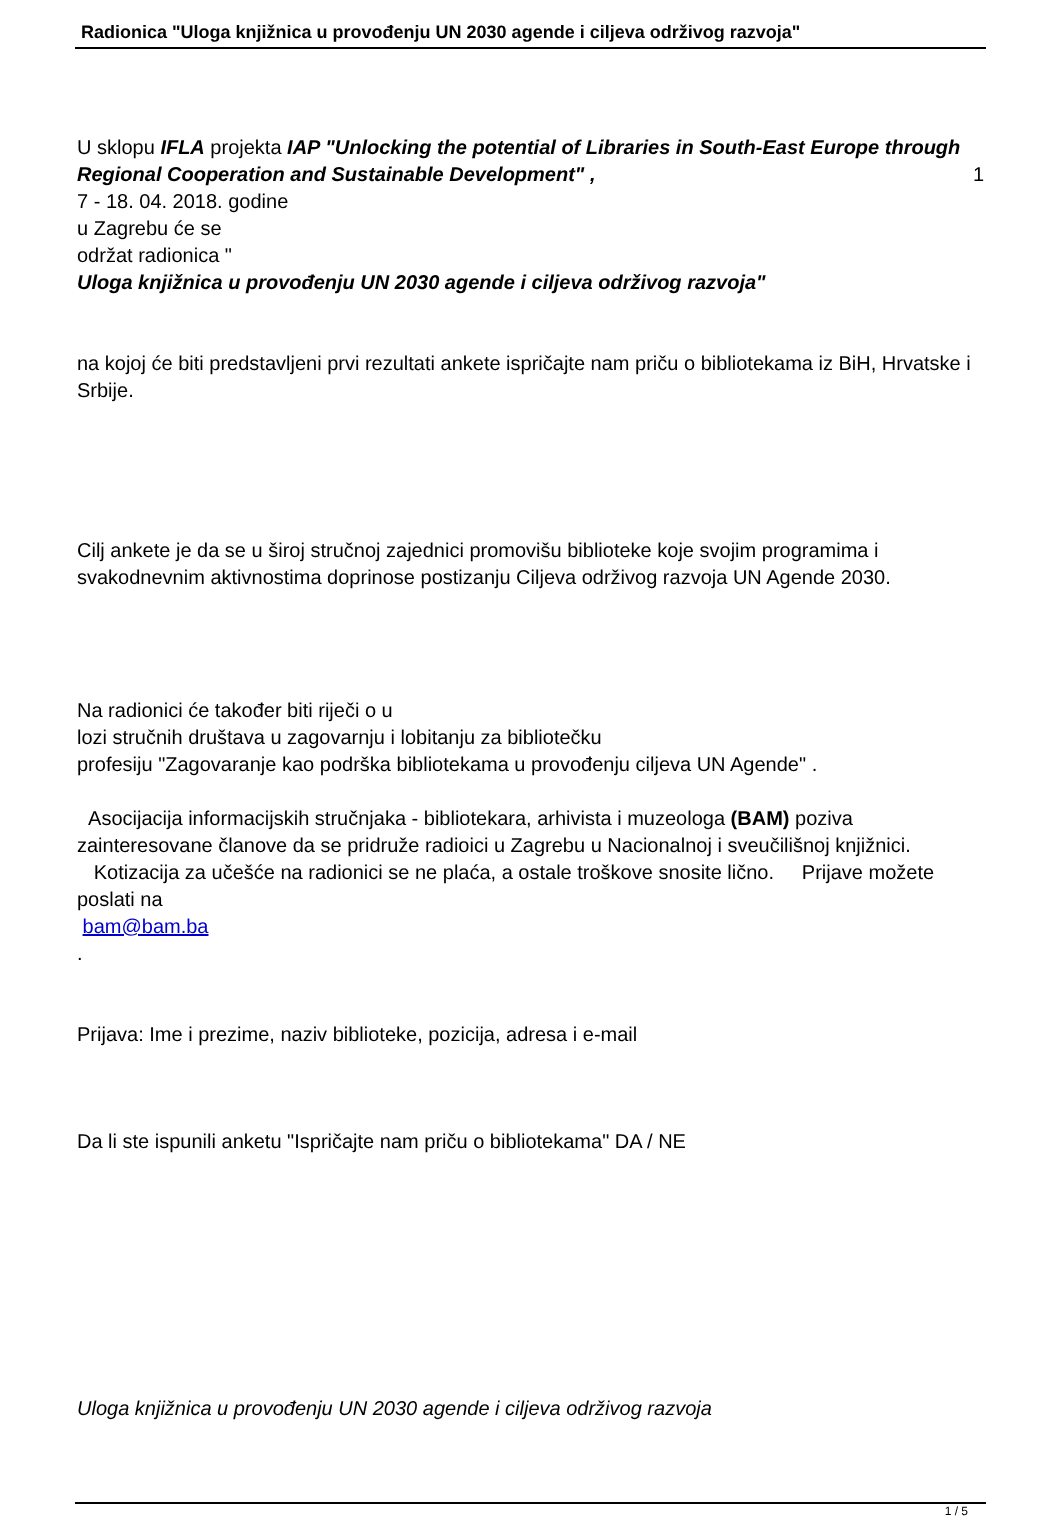Radionica "Uloga knjižnica u provođenju UN 2030 agende i ciljeva održivog razvoja"
U sklopu IFLA projekta IAP "Unlocking the potential of Libraries in South-East Europe through Regional Cooperation and Sustainable Development" , 1
7 - 18. 04. 2018. godine
u Zagrebu će se
održat radionica "
Uloga knjižnica u provođenju UN 2030 agende i ciljeva održivog razvoja"
na kojoj će biti predstavljeni prvi rezultati ankete ispričajte nam priču o bibliotekama iz BiH, Hrvatske i Srbije.
Cilj ankete je da se u široj stručnoj zajednici promovišu biblioteke koje svojim programima i svakodnevnim aktivnostima doprinose postizanju Ciljeva održivog razvoja UN Agende 2030.
Na radionici će također biti riječi o u
lozi stručnih društava u zagovarnju i lobitanju za bibliotečku
profesiju "Zagovaranje kao podrška bibliotekama u provođenju ciljeva UN Agende" .
Asocijacija informacijskih stručnjaka - bibliotekara, arhivista i muzeologa (BAM) poziva zainteresovane članove da se pridruže radioici u Zagrebu u Nacionalnoj i sveučilišnoj knjižnici. Kotizacija za učešće na radionici se ne plaća, a ostale troškove snosite lično. Prijave možete poslati na
bam@bam.ba
.
Prijava: Ime i prezime, naziv biblioteke, pozicija, adresa i e-mail
Da li ste ispunili anketu "Ispričajte nam priču o bibliotekama" DA / NE
Uloga knjižnica u provođenju UN 2030 agende i ciljeva održivog razvoja
1 / 5